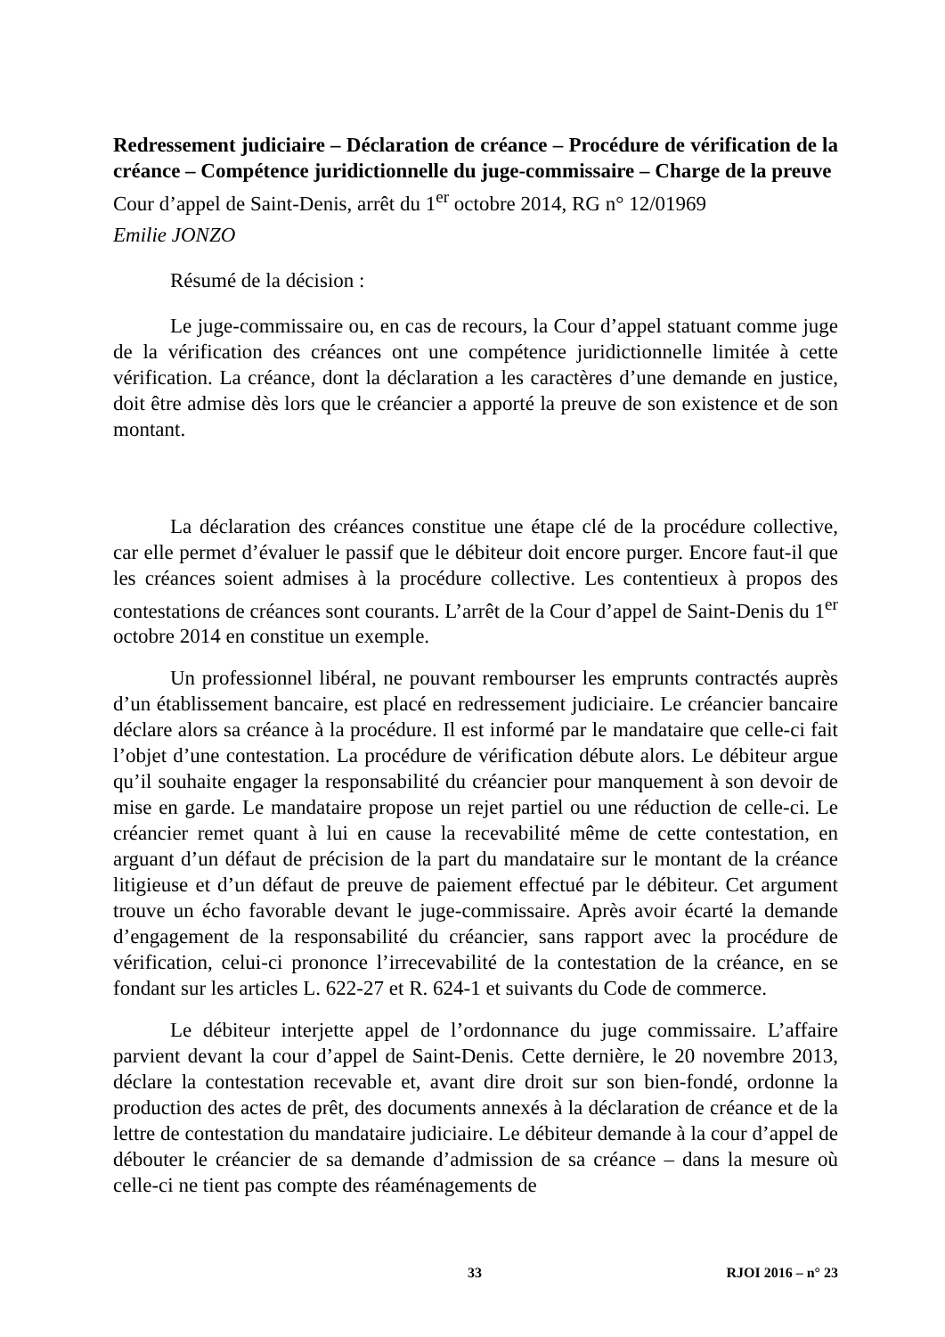Redressement judiciaire – Déclaration de créance – Procédure de vérification de la créance – Compétence juridictionnelle du juge-commissaire – Charge de la preuve
Cour d’appel de Saint-Denis, arrêt du 1<sup>er</sup> octobre 2014, RG n° 12/01969
Emilie JONZO
Résumé de la décision :
Le juge-commissaire ou, en cas de recours, la Cour d’appel statuant comme juge de la vérification des créances ont une compétence juridictionnelle limitée à cette vérification. La créance, dont la déclaration a les caractères d’une demande en justice, doit être admise dès lors que le créancier a apporté la preuve de son existence et de son montant.
La déclaration des créances constitue une étape clé de la procédure collective, car elle permet d’évaluer le passif que le débiteur doit encore purger. Encore faut-il que les créances soient admises à la procédure collective. Les contentieux à propos des contestations de créances sont courants. L’arrêt de la Cour d’appel de Saint-Denis du 1<sup>er</sup> octobre 2014 en constitue un exemple.
Un professionnel libéral, ne pouvant rembourser les emprunts contractés auprès d’un établissement bancaire, est placé en redressement judiciaire. Le créancier bancaire déclare alors sa créance à la procédure. Il est informé par le mandataire que celle-ci fait l’objet d’une contestation. La procédure de vérification débute alors. Le débiteur argue qu’il souhaite engager la responsabilité du créancier pour manquement à son devoir de mise en garde. Le mandataire propose un rejet partiel ou une réduction de celle-ci. Le créancier remet quant à lui en cause la recevabilité même de cette contestation, en arguant d’un défaut de précision de la part du mandataire sur le montant de la créance litigieuse et d’un défaut de preuve de paiement effectué par le débiteur. Cet argument trouve un écho favorable devant le juge-commissaire. Après avoir écarté la demande d’engagement de la responsabilité du créancier, sans rapport avec la procédure de vérification, celui-ci prononce l’irrecevabilité de la contestation de la créance, en se fondant sur les articles L. 622-27 et R. 624-1 et suivants du Code de commerce.
Le débiteur interjette appel de l’ordonnance du juge commissaire. L’affaire parvient devant la cour d’appel de Saint-Denis. Cette dernière, le 20 novembre 2013, déclare la contestation recevable et, avant dire droit sur son bien-fondé, ordonne la production des actes de prêt, des documents annexés à la déclaration de créance et de la lettre de contestation du mandataire judiciaire. Le débiteur demande à la cour d’appel de débouter le créancier de sa demande d’admission de sa créance – dans la mesure où celle-ci ne tient pas compte des réaménagements de
33 RJOI 2016 – n° 23